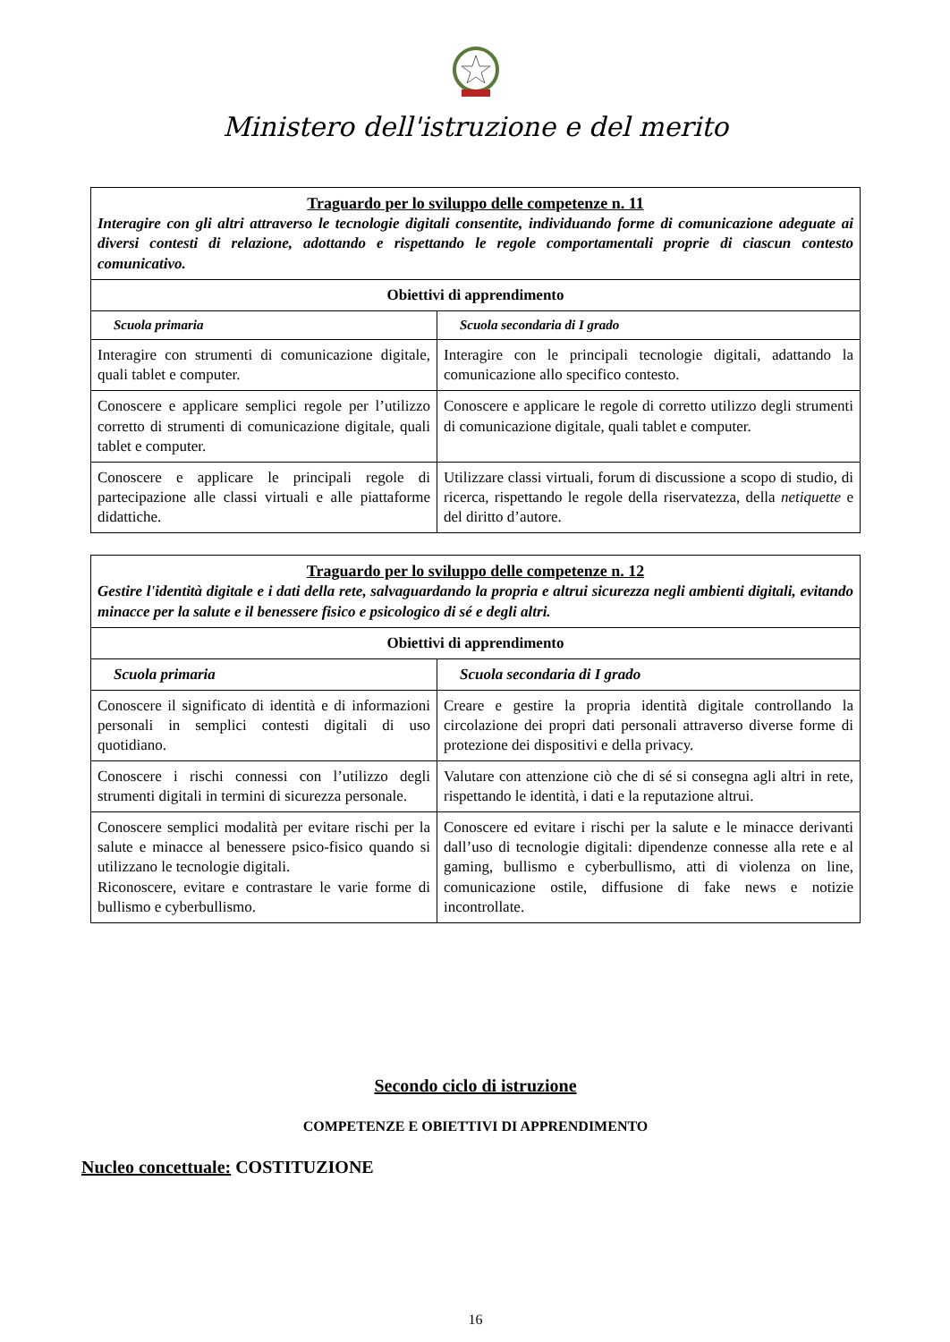Ministero dell'istruzione e del merito
| Traguardo per lo sviluppo delle competenze n. 11 Interagire con gli altri attraverso le tecnologie digitali consentite, individuando forme di comunicazione adeguate ai diversi contesti di relazione, adottando e rispettando le regole comportamentali proprie di ciascun contesto comunicativo. | |
| Obiettivi di apprendimento | |
| Scuola primaria | Scuola secondaria di I grado |
| Interagire con strumenti di comunicazione digitale, quali tablet e computer. | Interagire con le principali tecnologie digitali, adattando la comunicazione allo specifico contesto. |
| Conoscere e applicare semplici regole per l’utilizzo corretto di strumenti di comunicazione digitale, quali tablet e computer. | Conoscere e applicare le regole di corretto utilizzo degli strumenti di comunicazione digitale, quali tablet e computer. |
| Conoscere e applicare le principali regole di partecipazione alle classi virtuali e alle piattaforme didattiche. | Utilizzare classi virtuali, forum di discussione a scopo di studio, di ricerca, rispettando le regole della riservatezza, della netiquette e del diritto d’autore. |
| Traguardo per lo sviluppo delle competenze n. 12 Gestire l'identità digitale e i dati della rete, salvaguardando la propria e altrui sicurezza negli ambienti digitali, evitando minacce per la salute e il benessere fisico e psicologico di sé e degli altri. | |
| Obiettivi di apprendimento | |
| Scuola primaria | Scuola secondaria di I grado |
| Conoscere il significato di identità e di informazioni personali in semplici contesti digitali di uso quotidiano. | Creare e gestire la propria identità digitale controllando la circolazione dei propri dati personali attraverso diverse forme di protezione dei dispositivi e della privacy. |
| Conoscere i rischi connessi con l’utilizzo degli strumenti digitali in termini di sicurezza personale. | Valutare con attenzione ciò che di sé si consegna agli altri in rete, rispettando le identità, i dati e la reputazione altrui. |
| Conoscere semplici modalità per evitare rischi per la salute e minacce al benessere psico-fisico quando si utilizzano le tecnologie digitali. Riconoscere, evitare e contrastare le varie forme di bullismo e cyberbullismo. | Conoscere ed evitare i rischi per la salute e le minacce derivanti dall’uso di tecnologie digitali: dipendenze connesse alla rete e al gaming, bullismo e cyberbullismo, atti di violenza on line, comunicazione ostile, diffusione di fake news e notizie incontrollate. |
Secondo ciclo di istruzione
COMPETENZE E OBIETTIVI DI APPRENDIMENTO
Nucleo concettuale: COSTITUZIONE
16